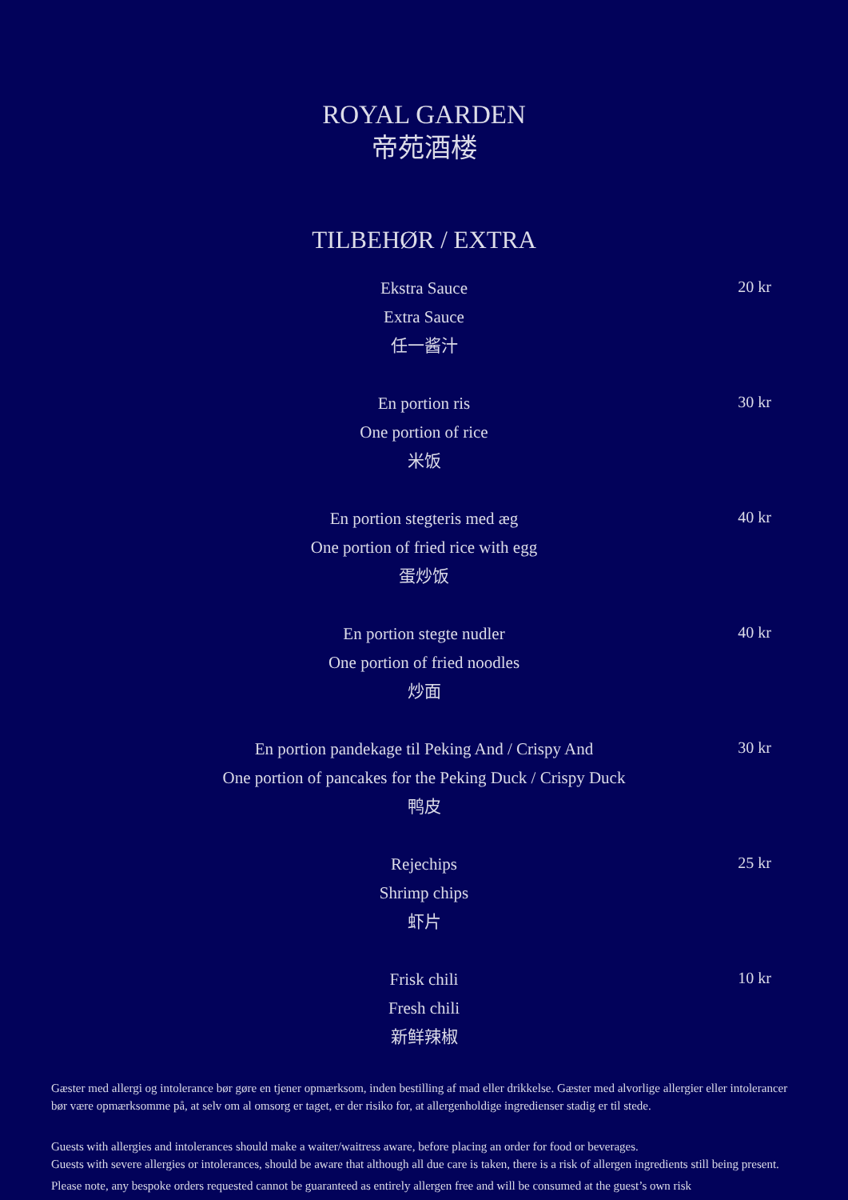ROYAL GARDEN
帝苑酒楼
TILBEHØR / EXTRA
Ekstra Sauce
Extra Sauce
任一酱汁
20 kr
En portion ris
One portion of rice
米饭
30 kr
En portion stegteris med æg
One portion of fried rice with egg
蛋炒饭
40 kr
En portion stegte nudler
One portion of fried noodles
炒面
40 kr
En portion pandekage til Peking And / Crispy And
One portion of pancakes for the Peking Duck / Crispy Duck
鸭皮
30 kr
Rejechips
Shrimp chips
虾片
25 kr
Frisk chili
Fresh chili
新鲜辣椒
10 kr
Gæster med allergi og intolerance bør gøre en tjener opmærksom, inden bestilling af mad eller drikkelse. Gæster med alvorlige allergier eller intolerancer bør være opmærksomme på, at selv om al omsorg er taget, er der risiko for, at allergenholdige ingredienser stadig er til stede.
Guests with allergies and intolerances should make a waiter/waitress aware, before placing an order for food or beverages.
Guests with severe allergies or intolerances, should be aware that although all due care is taken, there is a risk of allergen ingredients still being present.
Please note, any bespoke orders requested cannot be guaranteed as entirely allergen free and will be consumed at the guest’s own risk